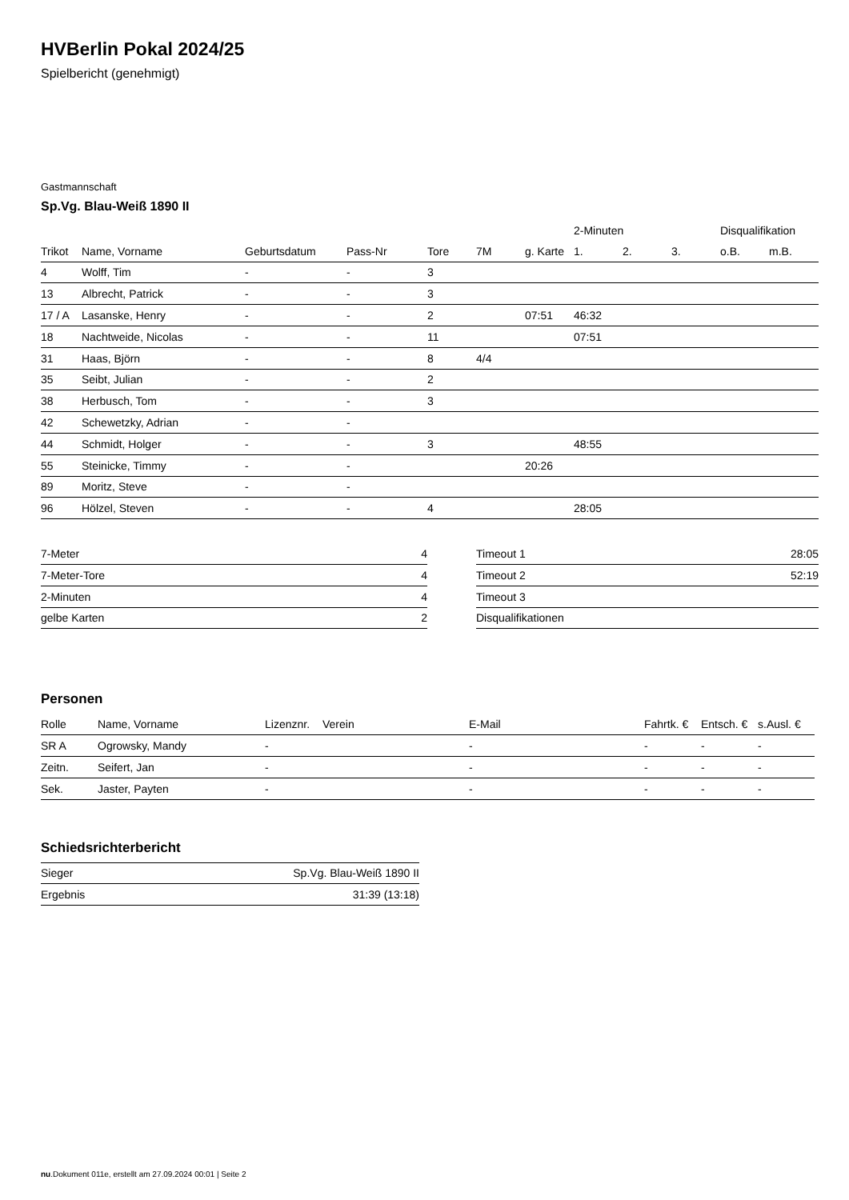HVBerlin Pokal 2024/25
Spielbericht (genehmigt)
Gastmannschaft
Sp.Vg. Blau-Weiß 1890 II
| | | | | | | | 2-Minuten | | | Disqualifikation | |
| --- | --- | --- | --- | --- | --- | --- | --- | --- | --- | --- | --- |
| Trikot | Name, Vorname | Geburtsdatum | Pass-Nr | Tore | 7M | g. Karte | 1. | 2. | 3. | o.B. | m.B. |
| 4 | Wolff, Tim | - | - | 3 | | | | | | | |
| 13 | Albrecht, Patrick | - | - | 3 | | | | | | | |
| 17 / A | Lasanske, Henry | - | - | 2 | | 07:51 | 46:32 | | | | |
| 18 | Nachtweide, Nicolas | - | - | 11 | | | 07:51 | | | | |
| 31 | Haas, Björn | - | - | 8 | 4/4 | | | | | | |
| 35 | Seibt, Julian | - | - | 2 | | | | | | | |
| 38 | Herbusch, Tom | - | - | 3 | | | | | | | |
| 42 | Schewetzky, Adrian | - | - | | | | | | | | |
| 44 | Schmidt, Holger | - | - | 3 | | | 48:55 | | | | |
| 55 | Steinicke, Timmy | - | - | | | 20:26 | | | | | |
| 89 | Moritz, Steve | - | - | | | | | | | | |
| 96 | Hölzel, Steven | - | - | 4 | | | 28:05 | | | | |
| 7-Meter | 4 |
| 7-Meter-Tore | 4 |
| 2-Minuten | 4 |
| gelbe Karten | 2 |
| Timeout 1 | 28:05 |
| Timeout 2 | 52:19 |
| Timeout 3 | |
| Disqualifikationen | |
Personen
| Rolle | Name, Vorname | Lizenznr. | Verein | E-Mail | Fahrtk. € | Entsch. € | s.Ausl. € |
| --- | --- | --- | --- | --- | --- | --- | --- |
| SR A | Ogrowsky, Mandy | - | | - | - | - | - |
| Zeitn. | Seifert, Jan | - | | - | - | - | - |
| Sek. | Jaster, Payten | - | | - | - | - | - |
Schiedsrichterbericht
| Sieger | Sp.Vg. Blau-Weiß 1890 II |
| Ergebnis | 31:39 (13:18) |
nu.Dokument 011e, erstellt am 27.09.2024 00:01 | Seite 2